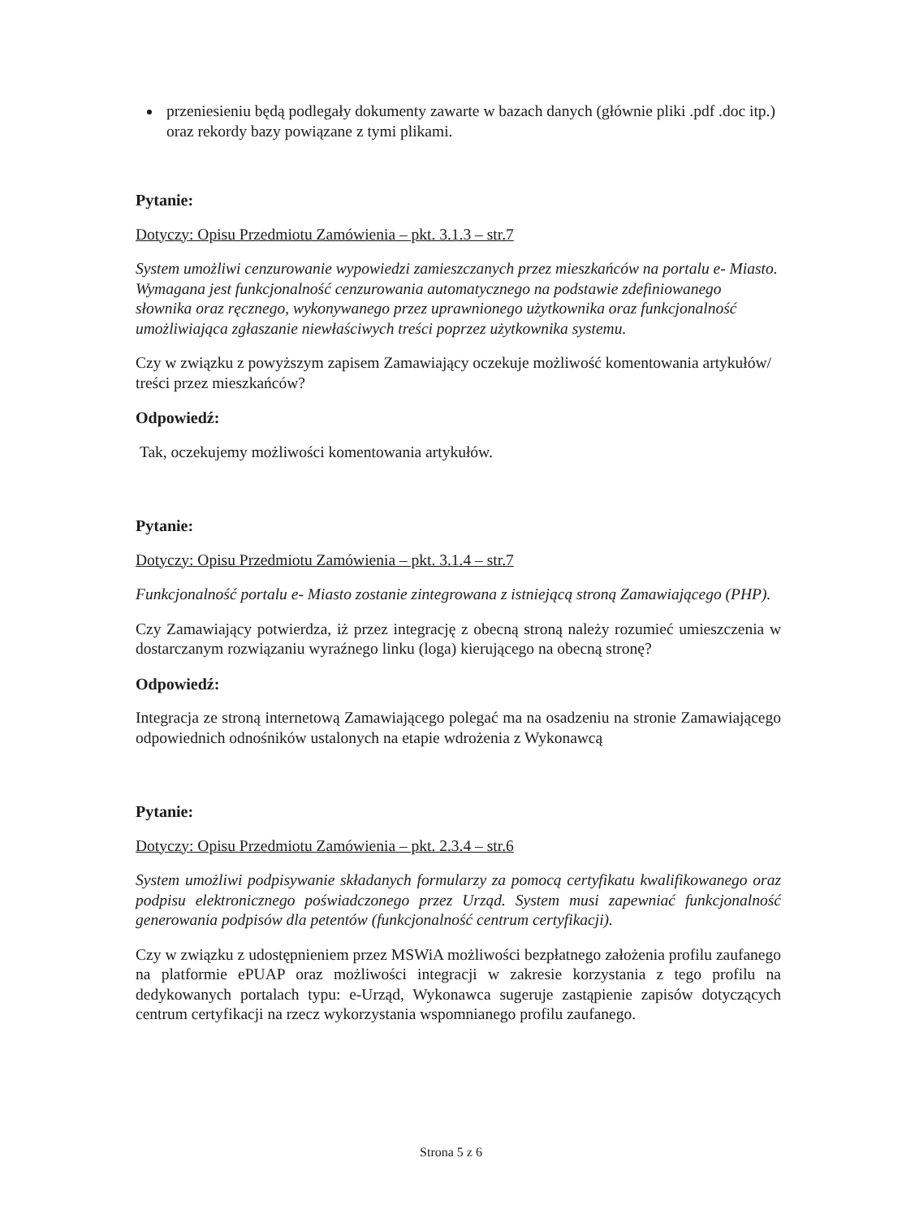przeniesieniu będą podlegały dokumenty zawarte w bazach danych (głównie pliki .pdf .doc itp.) oraz rekordy bazy powiązane z tymi plikami.
Pytanie:
Dotyczy: Opisu Przedmiotu Zamówienia – pkt. 3.1.3 – str.7
System umożliwi cenzurowanie wypowiedzi zamieszczanych przez mieszkańców na portalu e- Miasto. Wymagana jest funkcjonalność cenzurowania automatycznego na podstawie zdefiniowanego słownika oraz ręcznego, wykonywanego przez uprawnionego użytkownika oraz funkcjonalność umożliwiająca zgłaszanie niewłaściwych treści poprzez użytkownika systemu.
Czy w związku z powyższym zapisem Zamawiający oczekuje możliwość komentowania artykułów/ treści przez mieszkańców?
Odpowiedź:
Tak, oczekujemy możliwości komentowania artykułów.
Pytanie:
Dotyczy: Opisu Przedmiotu Zamówienia – pkt. 3.1.4 – str.7
Funkcjonalność portalu e- Miasto zostanie zintegrowana z istniejącą stroną Zamawiającego (PHP).
Czy Zamawiający potwierdza, iż przez integrację z obecną stroną należy rozumieć umieszczenia w dostarczanym rozwiązaniu wyraźnego linku (loga) kierującego na obecną stronę?
Odpowiedź:
Integracja ze stroną internetową Zamawiającego polegać ma na osadzeniu na stronie Zamawiającego odpowiednich odnośników ustalonych na etapie wdrożenia z Wykonawcą
Pytanie:
Dotyczy: Opisu Przedmiotu Zamówienia – pkt. 2.3.4 – str.6
System umożliwi podpisywanie składanych formularzy za pomocą certyfikatu kwalifikowanego oraz podpisu elektronicznego poświadczonego przez Urząd. System musi zapewniać funkcjonalność generowania podpisów dla petentów (funkcjonalność centrum certyfikacji).
Czy w związku z udostępnieniem przez MSWiA możliwości bezpłatnego założenia profilu zaufanego na platformie ePUAP oraz możliwości integracji w zakresie korzystania z tego profilu na dedykowanych portalach typu: e-Urząd, Wykonawca sugeruje zastąpienie zapisów dotyczących centrum certyfikacji na rzecz wykorzystania wspomnianego profilu zaufanego.
Strona 5 z 6